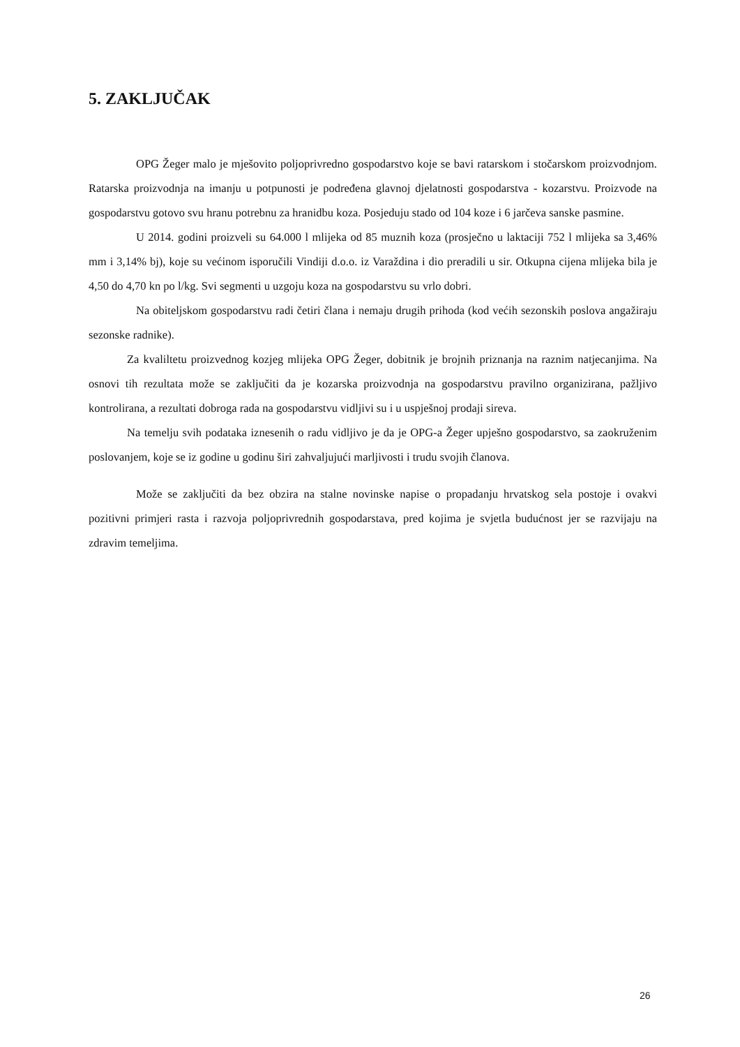5. ZAKLJUČAK
OPG Žeger malo je mješovito poljoprivredno gospodarstvo koje se bavi ratarskom i stočarskom proizvodnjom. Ratarska proizvodnja na imanju u potpunosti je podređena glavnoj djelatnosti gospodarstva - kozarstvu. Proizvode na gospodarstvu gotovo svu hranu potrebnu za hranidbu koza. Posjeduju stado od 104 koze i 6 jarčeva sanske pasmine.
U 2014. godini proizveli su 64.000 l mlijeka od 85 muznih koza (prosječno u laktaciji 752 l mlijeka sa 3,46% mm i 3,14% bj), koje su većinom isporučili Vindiji d.o.o. iz Varaždina i dio preradili u sir. Otkupna cijena mlijeka bila je 4,50 do 4,70 kn po l/kg. Svi segmenti u uzgoju koza na gospodarstvu su vrlo dobri.
Na obiteljskom gospodarstvu radi četiri člana i nemaju drugih prihoda (kod većih sezonskih poslova angažiraju sezonske radnike).
Za kvaliltetu proizvednog kozjeg mlijeka OPG Žeger, dobitnik je brojnih priznanja na raznim natjecanjima. Na osnovi tih rezultata može se zaključiti da je kozarska proizvodnja na gospodarstvu pravilno organizirana, pažljivo kontrolirana, a rezultati dobroga rada na gospodarstvu vidljivi su i u uspješnoj prodaji sireva.
Na temelju svih podataka iznesenih o radu vidljivo je da je OPG-a Žeger upješno gospodarstvo, sa zaokruženim poslovanjem, koje se iz godine u godinu širi zahvaljujući marljivosti i trudu svojih članova.
Može se zaključiti da bez obzira na stalne novinske napise o propadanju hrvatskog sela postoje i ovakvi pozitivni primjeri rasta i razvoja poljoprivrednih gospodarstava, pred kojima je svjetla budućnost jer se razvijaju na zdravim temeljima.
26